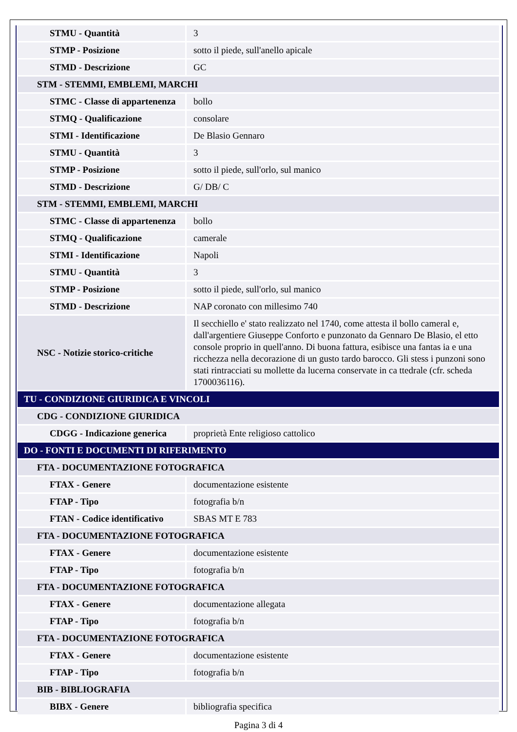| STMU - Quantità | 3 |
| STMP - Posizione | sotto il piede, sull'anello apicale |
| STMD - Descrizione | GC |
| STM - STEMMI, EMBLEMI, MARCHI | |
| STMC - Classe di appartenenza | bollo |
| STMQ - Qualificazione | consolare |
| STMI - Identificazione | De Blasio Gennaro |
| STMU - Quantità | 3 |
| STMP - Posizione | sotto il piede, sull'orlo, sul manico |
| STMD - Descrizione | G/ DB/ C |
| STM - STEMMI, EMBLEMI, MARCHI | |
| STMC - Classe di appartenenza | bollo |
| STMQ - Qualificazione | camerale |
| STMI - Identificazione | Napoli |
| STMU - Quantità | 3 |
| STMP - Posizione | sotto il piede, sull'orlo, sul manico |
| STMD - Descrizione | NAP coronato con millesimo 740 |
| NSC - Notizie storico-critiche | Il secchiello e' stato realizzato nel 1740, come attesta il bollo cameral e, dall'argentiere Giuseppe Conforto e punzonato da Gennaro De Blasio, el etto console proprio in quell'anno. Di buona fattura, esibisce una fantas ia e una ricchezza nella decorazione di un gusto tardo barocco. Gli stess i punzoni sono stati rintracciati su mollette da lucerna conservate in ca ttedrale (cfr. scheda 1700036116). |
| TU - CONDIZIONE GIURIDICA E VINCOLI | |
| CDG - CONDIZIONE GIURIDICA | |
| CDGG - Indicazione generica | proprietà Ente religioso cattolico |
| DO - FONTI E DOCUMENTI DI RIFERIMENTO | |
| FTA - DOCUMENTAZIONE FOTOGRAFICA | |
| FTAX - Genere | documentazione esistente |
| FTAP - Tipo | fotografia b/n |
| FTAN - Codice identificativo | SBAS MT E 783 |
| FTA - DOCUMENTAZIONE FOTOGRAFICA | |
| FTAX - Genere | documentazione esistente |
| FTAP - Tipo | fotografia b/n |
| FTA - DOCUMENTAZIONE FOTOGRAFICA | |
| FTAX - Genere | documentazione allegata |
| FTAP - Tipo | fotografia b/n |
| FTA - DOCUMENTAZIONE FOTOGRAFICA | |
| FTAX - Genere | documentazione esistente |
| FTAP - Tipo | fotografia b/n |
| BIB - BIBLIOGRAFIA | |
| BIBX - Genere | bibliografia specifica |
Pagina 3 di 4